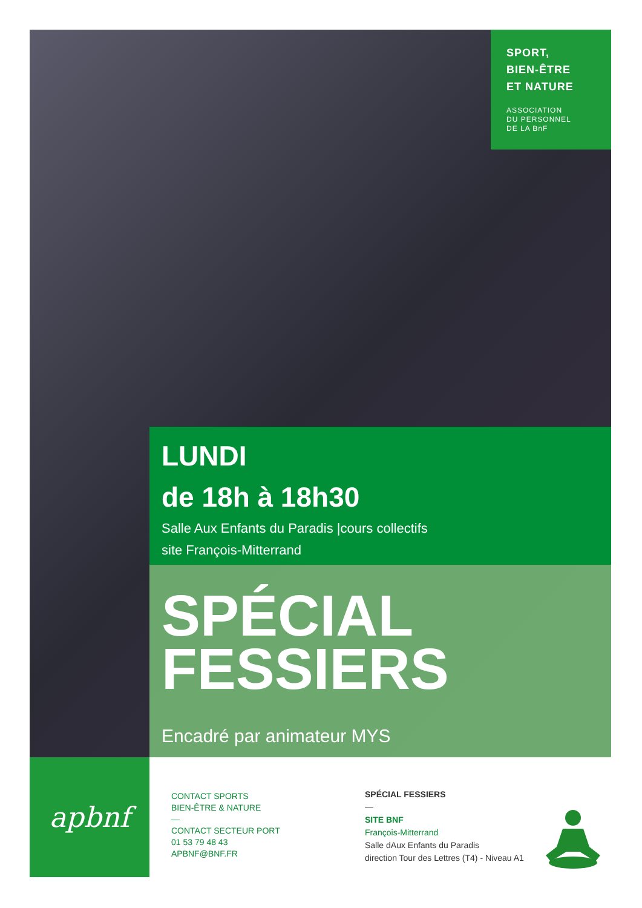SPORT,
BIEN-ÊTRE
ET NATURE
ASSOCIATION
DU PERSONNEL
DE LA BnF
LUNDI
de 18h à 18h30
Salle Aux Enfants du Paradis |cours collectifs
site François-Mitterrand
SPÉCIAL
FESSIERS
Encadré par animateur MYS
apbnf
CONTACT SPORTS
BIEN-ÊTRE & NATURE
—
CONTACT SECTEUR PORT
01 53 79 48 43
APBNF@BNF.FR
SPÉCIAL FESSIERS
—
SITE BNF
François-Mitterrand
Salle dAux Enfants du Paradis
direction Tour des Lettres (T4) - Niveau A1